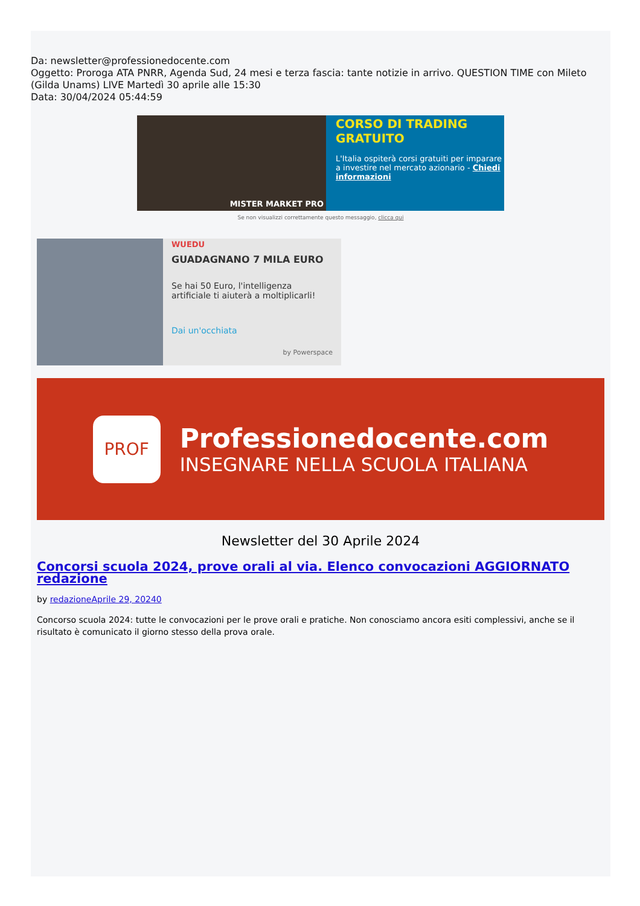Da: newsletter@professionedocente.com
Oggetto: Proroga ATA PNRR, Agenda Sud, 24 mesi e terza fascia: tante notizie in arrivo. QUESTION TIME con Mileto (Gilda Unams) LIVE Martedì 30 aprile alle 15:30
Data: 30/04/2024 05:44:59
MISTER MARKET PRO
CORSO DI TRADING GRATUITO
L'Italia ospiterà corsi gratuiti per imparare a investire nel mercato azionario - Chiedi informazioni
Se non visualizzi correttamente questo messaggio, clicca qui
WUEDU
GUADAGNANO 7 MILA EURO
Se hai 50 Euro, l'intelligenza artificiale ti aiuterà a moltiplicarli!
Dai un'occhiata
by Powerspace
PROF
Professionedocente.com
INSEGNARE NELLA SCUOLA ITALIANA
Newsletter del 30 Aprile 2024
Concorsi scuola 2024, prove orali al via. Elenco convocazioni AGGIORNATO redazione
by redazioneAprile 29, 20240
Concorso scuola 2024: tutte le convocazioni per le prove orali e pratiche. Non conosciamo ancora esiti complessivi, anche se il risultato è comunicato il giorno stesso della prova orale.